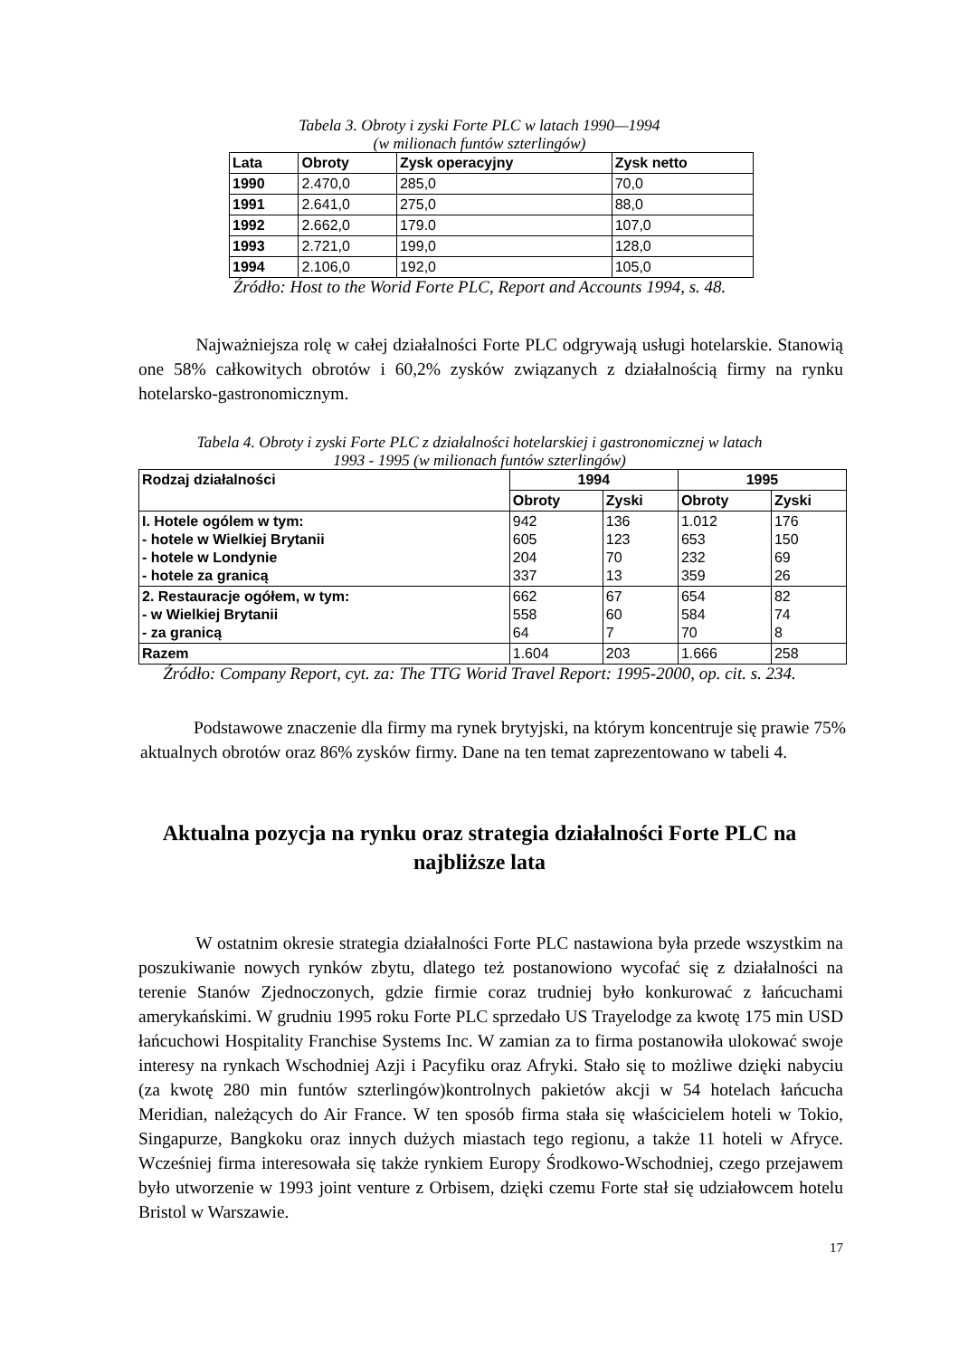Tabela 3. Obroty i zyski Forte PLC w latach 1990—1994
(w milionach funtów szterlingów)
| Lata | Obroty | Zysk operacyjny | Zysk netto |
| --- | --- | --- | --- |
| 1990 | 2.470,0 | 285,0 | 70,0 |
| 1991 | 2.641,0 | 275,0 | 88,0 |
| 1992 | 2.662,0 | 179.0 | 107,0 |
| 1993 | 2.721,0 | 199,0 | 128,0 |
| 1994 | 2.106,0 | 192,0 | 105,0 |
Źródło: Host to the Worid Forte PLC, Report and Accounts 1994, s. 48.
Najważniejsza rolę w całej działalności Forte PLC odgrywają usługi hotelarskie. Stanowią one 58% całkowitych obrotów i 60,2% zysków związanych z działalnością firmy na rynku hotelarsko-gastronomicznym.
Tabela 4. Obroty i zyski Forte PLC z działalności hotelarskiej i gastronomicznej w latach
1993 - 1995 (w milionach funtów szterlingów)
| Rodzaj działalności | 1994 | | 1995 | |
| --- | --- | --- | --- | --- |
| | Obroty | Zyski | Obroty | Zyski |
| I. Hotele ogólem w tym: - hotele w Wielkiej Brytanii - hotele w Londynie - hotele za granicą | 942 605 204 337 | 136 123 70 13 | 1.012 653 232 359 | 176 150 69 26 |
| 2. Restauracje ogółem, w tym: - w Wielkiej Brytanii - za granicą | 662 558 64 | 67 60 7 | 654 584 70 | 82 74 8 |
| Razem | 1.604 | 203 | 1.666 | 258 |
Źródło: Company Report, cyt. za: The TTG Worid Travel Report: 1995-2000, op. cit. s. 234.
Podstawowe znaczenie dla firmy ma rynek brytyjski, na którym koncentruje się prawie 75% aktualnych obrotów oraz 86% zysków firmy. Dane na ten temat zaprezentowano w tabeli 4.
Aktualna pozycja na rynku oraz strategia działalności Forte PLC na
najbliższe lata
W ostatnim okresie strategia działalności Forte PLC nastawiona była przede wszystkim na poszukiwanie nowych rynków zbytu, dlatego też postanowiono wycofać się z działalności na terenie Stanów Zjednoczonych, gdzie firmie coraz trudniej było konkurować z łańcuchami amerykańskimi. W grudniu 1995 roku Forte PLC sprzedało US Trayelodge za kwotę 175 min USD łańcuchowi Hospitality Franchise Systems Inc. W zamian za to firma postanowiła ulokować swoje interesy na rynkach Wschodniej Azji i Pacyfiku oraz Afryki. Stało się to możliwe dzięki nabyciu (za kwotę 280 min funtów szterlingów)kontrolnych pakietów akcji w 54 hotelach łańcucha Meridian, należących do Air France. W ten sposób firma stała się właścicielem hoteli w Tokio, Singapurze, Bangkoku oraz innych dużych miastach tego regionu, a także 11 hoteli w Afryce. Wcześniej firma interesowała się także rynkiem Europy Środkowo-Wschodniej, czego przejawem było utworzenie w 1993 joint venture z Orbisem, dzięki czemu Forte stał się udziałowcem hotelu Bristol w Warszawie.
17